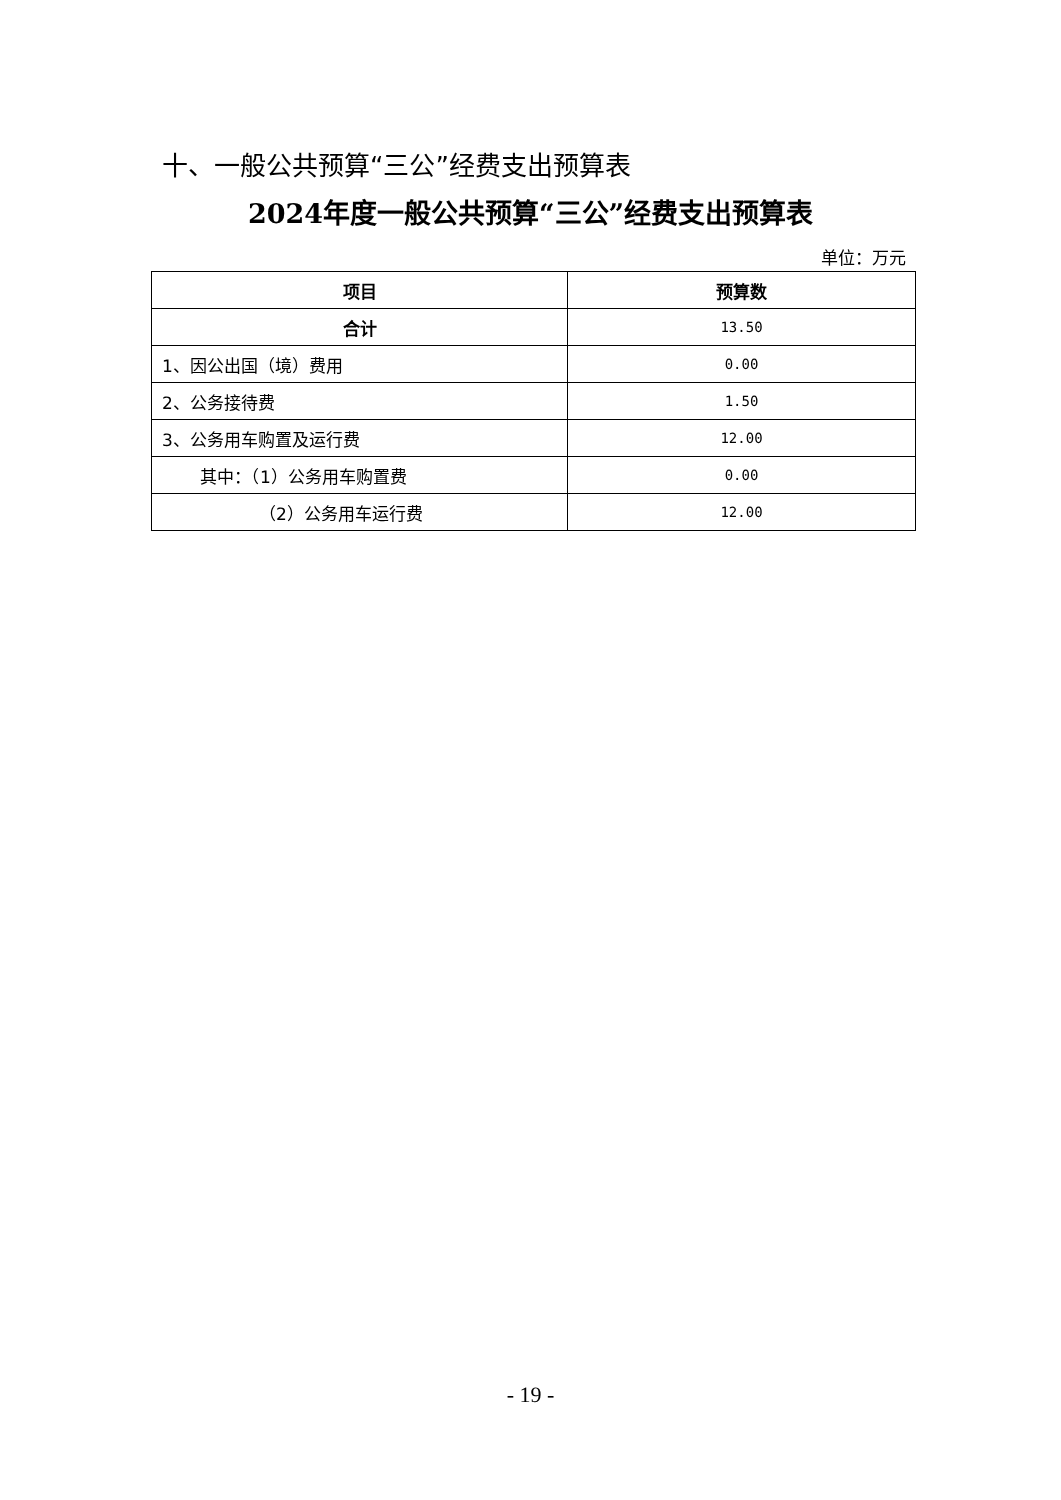十、一般公共预算“三公”经费支出预算表
2024年度一般公共预算“三公”经费支出预算表
单位：万元
| 项目 | 预算数 |
| --- | --- |
| 合计 | 13.50 |
| 1、因公出国（境）费用 | 0.00 |
| 2、公务接待费 | 1.50 |
| 3、公务用车购置及运行费 | 12.00 |
| 其中：（1）公务用车购置费 | 0.00 |
| （2）公务用车运行费 | 12.00 |
- 19 -